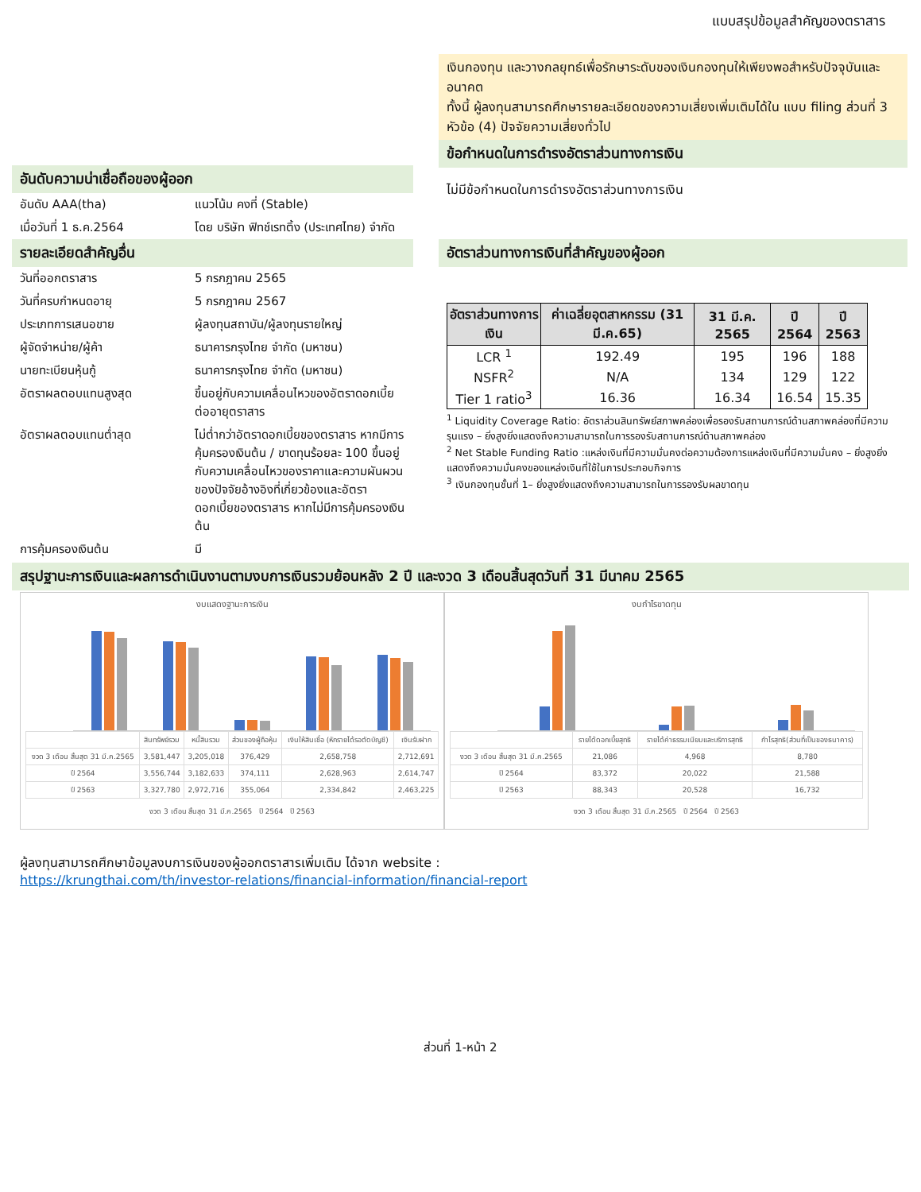แบบสรุปข้อมูลสำคัญของตราสาร
อันดับความน่าเชื่อถือของผู้ออก
อันดับ AAA(tha) แนวโน้ม คงที่ (Stable)
เมื่อวันที่ 1 ธ.ค.2564 โดย บริษัท ฟิทช์เรทติ้ง (ประเทศไทย) จำกัด
รายละเอียดสำคัญอื่น
วันที่ออกตราสาร 5 กรกฎาคม 2565
วันที่ครบกำหนดอายุ 5 กรกฎาคม 2567
ประเภทการเสนอขาย ผู้ลงทุนสถาบัน/ผู้ลงทุนรายใหญ่
ผู้จัดจำหน่าย/ผู้ค้า ธนาคารกรุงไทย จำกัด (มหาชน)
นายทะเบียนหุ้นกู้ ธนาคารกรุงไทย จำกัด (มหาชน)
อัตราผลตอบแทนสูงสุด ขึ้นอยู่กับความเคลื่อนไหวของอัตราดอกเบี้ยต่ออายุตราสาร
อัตราผลตอบแทนต่ำสุด ไม่ต่ำกว่าอัตราดอกเบี้ยของตราสาร หากมีการคุ้มครองเงินต้น / ขาดทุนร้อยละ 100 ขึ้นอยู่กับความเคลื่อนไหวของราคาและความผันผวนของปัจจัยอ้างอิงที่เกี่ยวข้องและอัตราดอกเบี้ยของตราสาร หากไม่มีการคุ้มครองเงินต้น
การคุ้มครองเงินต้น มี
เงินกองทุน และวางกลยุทธ์เพื่อรักษาระดับของเงินกองทุนให้เพียงพอสำหรับปัจจุบันและอนาคต
ทั้งนี้ ผู้ลงทุนสามารถศึกษารายละเอียดของความเสี่ยงเพิ่มเติมได้ใน แบบ filing ส่วนที่ 3 หัวข้อ (4) ปัจจัยความเสี่ยงทั่วไป
ข้อกำหนดในการดำรงอัตราส่วนทางการเงิน
ไม่มีข้อกำหนดในการดำรงอัตราส่วนทางการเงิน
อัตราส่วนทางการเงินที่สำคัญของผู้ออก
| อัตราส่วนทางการเงิน | ค่าเฉลี่ยอุตสาหกรรม (31 มี.ค.65) | 31 มี.ค. 2565 | ปี 2564 | ปี 2563 |
| --- | --- | --- | --- | --- |
| LCR <sup>1</sup> | 192.49 | 195 | 196 | 188 |
| NSFR<sup>2</sup> | N/A | 134 | 129 | 122 |
| Tier 1 ratio<sup>3</sup> | 16.36 | 16.34 | 16.54 | 15.35 |
<sup>1</sup> Liquidity Coverage Ratio: อัตราส่วนสินทรัพย์สภาพคล่องเพื่อรองรับสถานการณ์ด้านสภาพคล่องที่มีความรุนแรง – ยิ่งสูงยิ่งแสดงถึงความสามารถในการรองรับสถานการณ์ด้านสภาพคล่อง
<sup>2</sup> Net Stable Funding Ratio :แหล่งเงินที่มีความมั่นคงต่อความต้องการแหล่งเงินที่มีความมั่นคง – ยิ่งสูงยิ่งแสดงถึงความมั่นคงของแหล่งเงินที่ใช้ในการประกอบกิจการ
<sup>3</sup> เงินกองทุนชั้นที่ 1– ยิ่งสูงยิ่งแสดงถึงความสามารถในการรองรับผลขาดทุน
สรุปฐานะการเงินและผลการดำเนินงานตามงบการเงินรวมย้อนหลัง 2 ปี และงวด 3 เดือนสิ้นสุดวันที่ 31 มีนาคม 2565
งบแสดงฐานะการเงิน
| | สินทรัพย์รวม | หนี้สินรวม | ส่วนของผู้ถือหุ้น | เงินให้สินเชื่อ (หักรายได้รอตัดบัญชี) | เงินรับฝาก |
| งวด 3 เดือน สิ้นสุด 31 มี.ค.2565 | 3,581,447 | 3,205,018 | 376,429 | 2,658,758 | 2,712,691 |
| ปี 2564 | 3,556,744 | 3,182,633 | 374,111 | 2,628,963 | 2,614,747 |
| ปี 2563 | 3,327,780 | 2,972,716 | 355,064 | 2,334,842 | 2,463,225 |
งวด 3 เดือน สิ้นสุด 31 มี.ค.2565 ปี 2564 ปี 2563
งบกำไรขาดทุน
| | รายได้ดอกเบี้ยสุทธิ | รายได้ค่าธรรมเนียมและบริการสุทธิ | กำไรสุทธิ(ส่วนที่เป็นของธนาคาร) |
| งวด 3 เดือน สิ้นสุด 31 มี.ค.2565 | 21,086 | 4,968 | 8,780 |
| ปี 2564 | 83,372 | 20,022 | 21,588 |
| ปี 2563 | 88,343 | 20,528 | 16,732 |
งวด 3 เดือน สิ้นสุด 31 มี.ค.2565 ปี 2564 ปี 2563
ผู้ลงทุนสามารถศึกษาข้อมูลงบการเงินของผู้ออกตราสารเพิ่มเติม ได้จาก website :
https://krungthai.com/th/investor-relations/financial-information/financial-report
ส่วนที่ 1-หน้า 2